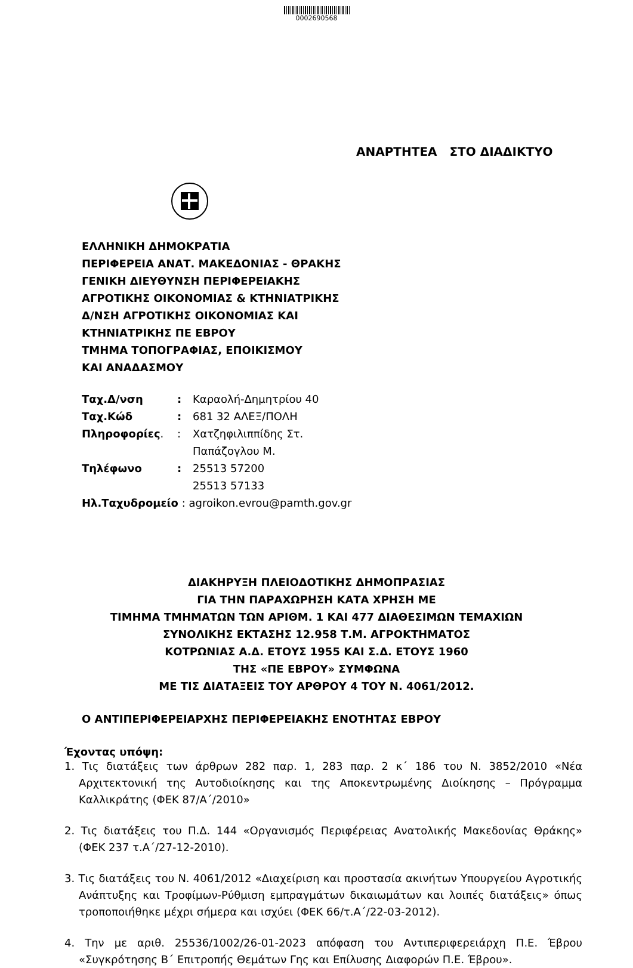0002690568
ΑΝΑΡΤΗΤΕΑ ΣΤΟ ΔΙΑΔΙΚΤΥΟ
ΕΛΛΗΝΙΚΗ ΔΗΜΟΚΡΑΤΙΑ
ΠΕΡΙΦΕΡΕΙΑ ΑΝΑΤ. ΜΑΚΕΔΟΝΙΑΣ - ΘΡΑΚΗΣ
ΓΕΝΙΚΗ ΔΙΕΥΘΥΝΣΗ ΠΕΡΙΦΕΡΕΙΑΚΗΣ
ΑΓΡΟΤΙΚΗΣ ΟΙΚΟΝΟΜΙΑΣ & ΚΤΗΝΙΑΤΡΙΚΗΣ
Δ/ΝΣΗ ΑΓΡΟΤΙΚΗΣ ΟΙΚΟΝΟΜΙΑΣ ΚΑΙ
ΚΤΗΝΙΑΤΡΙΚΗΣ ΠΕ ΕΒΡΟΥ
ΤΜΗΜΑ ΤΟΠΟΓΡΑΦΙΑΣ, ΕΠΟΙΚΙΣΜΟΥ
ΚΑΙ ΑΝΑΔΑΣΜΟΥ
| Ταχ.Δ/νση | : | Καραολή-Δημητρίου 40 |
| Ταχ.Κώδ | : | 681 32 ΑΛΕΞ/ΠΟΛΗ |
| Πληροφορίες . | : | Χατζηφιλιππίδης Στ. Παπάζογλου Μ. |
| Τηλέφωνο | : | 25513 57200 25513 57133 |
| Ηλ.Ταχυδρομείο : agroikon.evrou@pamth.gov.gr | | |
ΔΙΑΚΗΡΥΞΗ ΠΛΕΙΟΔΟΤΙΚΗΣ ΔΗΜΟΠΡΑΣΙΑΣ
ΓΙΑ ΤΗΝ ΠΑΡΑΧΩΡΗΣΗ ΚΑΤΑ ΧΡΗΣΗ ΜΕ
ΤΙΜΗΜΑ ΤΜΗΜΑΤΩΝ ΤΩΝ ΑΡΙΘΜ. 1 ΚΑΙ 477 ΔΙΑΘΕΣΙΜΩΝ ΤΕΜΑΧΙΩΝ
ΣΥΝΟΛΙΚΗΣ ΕΚΤΑΣΗΣ 12.958 Τ.Μ. ΑΓΡΟΚΤΗΜΑΤΟΣ
ΚΟΤΡΩΝΙΑΣ Α.Δ. ΕΤΟΥΣ 1955 ΚΑΙ Σ.Δ. ΕΤΟΥΣ 1960
ΤΗΣ «ΠΕ ΕΒΡΟΥ» ΣΥΜΦΩΝΑ
ΜΕ ΤΙΣ ΔΙΑΤΑΞΕΙΣ ΤΟΥ ΑΡΘΡΟΥ 4 ΤΟΥ Ν. 4061/2012.
Ο ΑΝΤΙΠΕΡΙΦΕΡΕΙΑΡΧΗΣ ΠΕΡΙΦΕΡΕΙΑΚΗΣ ΕΝΟΤΗΤΑΣ ΕΒΡΟΥ
Έχοντας υπόψη:
1. Τις διατάξεις των άρθρων 282 παρ. 1, 283 παρ. 2 κ΄ 186 του Ν. 3852/2010 «Νέα Αρχιτεκτονική της Αυτοδιοίκησης και της Αποκεντρωμένης Διοίκησης – Πρόγραμμα Καλλικράτης (ΦΕΚ 87/Α΄/2010»
2. Τις διατάξεις του Π.Δ. 144 «Οργανισμός Περιφέρειας Ανατολικής Μακεδονίας Θράκης» (ΦΕΚ 237 τ.Α΄/27-12-2010).
3. Τις διατάξεις του Ν. 4061/2012 «Διαχείριση και προστασία ακινήτων Υπουργείου Αγροτικής Ανάπτυξης και Τροφίμων-Ρύθμιση εμπραγμάτων δικαιωμάτων και λοιπές διατάξεις» όπως τροποποιήθηκε μέχρι σήμερα και ισχύει (ΦΕΚ 66/τ.Α΄/22-03-2012).
4. Την με αριθ. 25536/1002/26-01-2023 απόφαση του Αντιπεριφερειάρχη Π.Ε. Έβρου «Συγκρότησης Β΄ Επιτροπής Θεμάτων Γης και Επίλυσης Διαφορών Π.Ε. Έβρου».